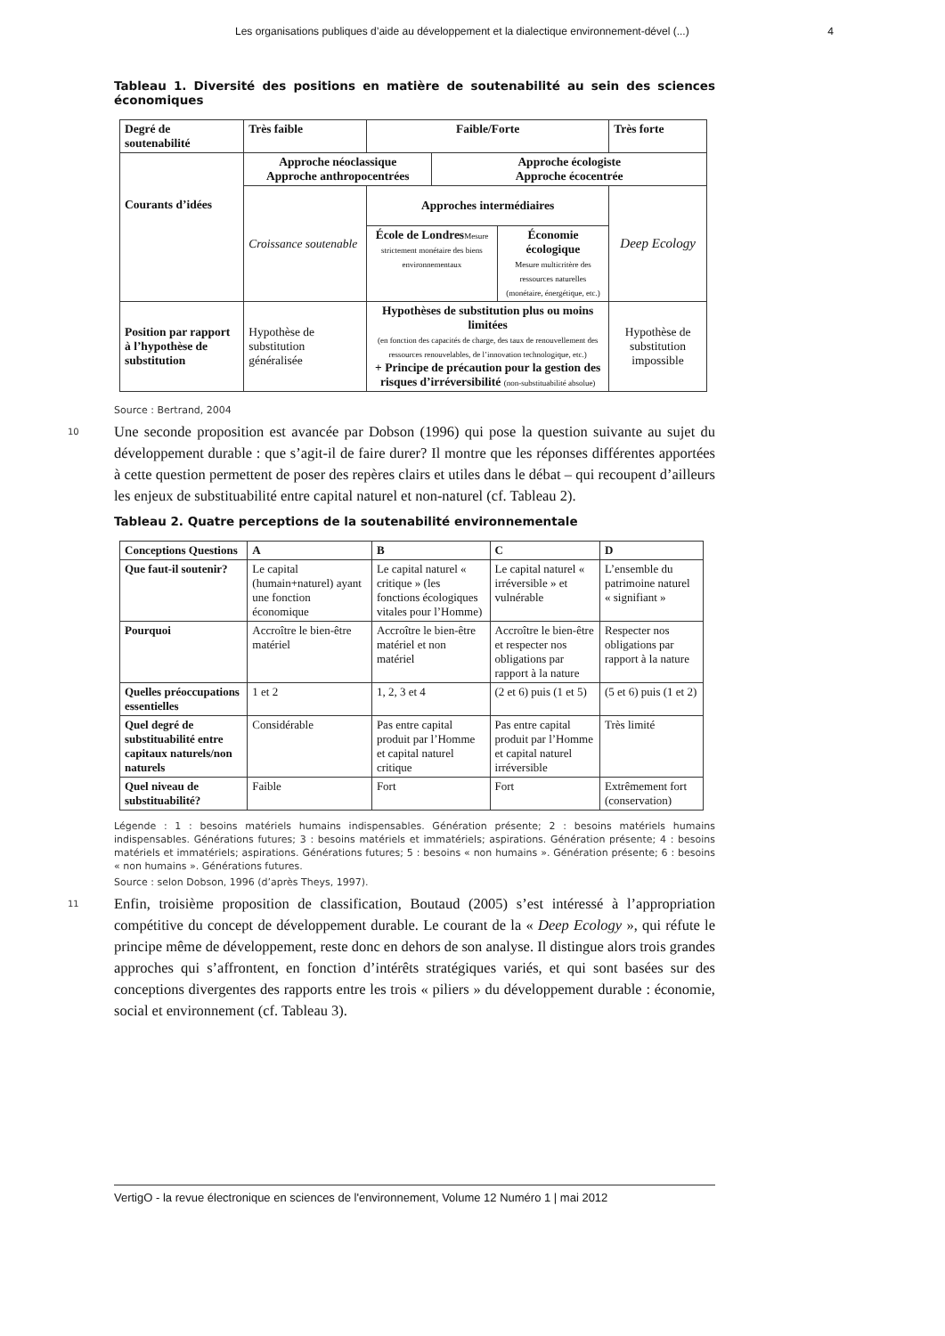Les organisations publiques d’aide au développement et la dialectique environnement-dével (...) 4
Tableau 1. Diversité des positions en matière de soutenabilité au sein des sciences économiques
| Degré de soutenabilité | Très faible | Faible/Forte | | | Très forte |
| Courants d’idées | Approche néoclassique Approche anthropocentrées | | Approche écologiste Approche écocentrée | | |
| | Croissance soutenable | Approches intermédiaires | | | Deep Ecology |
| | | École de Londres Mesure strictement monétaire des biens environnementaux | | Économie écologique Mesure multicritère des ressources naturelles (monétaire, énergétique, etc.) | |
| Position par rapport à l’hypothèse de substitution | Hypothèse de substitution généralisée | Hypothèses de substitution plus ou moins limitées (en fonction des capacités de charge, des taux de renouvellement des ressources renouvelables, de l’innovation technologique, etc.) + Principe de précaution pour la gestion des risques d’irréversibilité (non-substituabilité absolue) | | | Hypothèse de substitution impossible |
Source : Bertrand, 2004
10 Une seconde proposition est avancée par Dobson (1996) qui pose la question suivante au sujet du développement durable : que s’agit-il de faire durer? Il montre que les réponses différentes apportées à cette question permettent de poser des repères clairs et utiles dans le débat – qui recoupent d’ailleurs les enjeux de substituabilité entre capital naturel et non-naturel (cf. Tableau 2).
Tableau 2. Quatre perceptions de la soutenabilité environnementale
| Conceptions Questions | A | B | C | D |
| Que faut-il soutenir? | Le capital (humain+naturel) ayant une fonction économique | Le capital naturel « critique » (les fonctions écologiques vitales pour l’Homme) | Le capital naturel « irréversible » et vulnérable | L’ensemble du patrimoine naturel « signifiant » |
| Pourquoi | Accroître le bien-être matériel | Accroître le bien-être matériel et non matériel | Accroître le bien-être et respecter nos obligations par rapport à la nature | Respecter nos obligations par rapport à la nature |
| Quelles préoccupations essentielles | 1 et 2 | 1, 2, 3 et 4 | (2 et 6) puis (1 et 5) | (5 et 6) puis (1 et 2) |
| Quel degré de substituabilité entre capitaux naturels/non naturels | Considérable | Pas entre capital produit par l’Homme et capital naturel critique | Pas entre capital produit par l’Homme et capital naturel irréversible | Très limité |
| Quel niveau de substituabilité? | Faible | Fort | Fort | Extrêmement fort (conservation) |
Légende : 1 : besoins matériels humains indispensables. Génération présente; 2 : besoins matériels humains indispensables. Générations futures; 3 : besoins matériels et immatériels; aspirations. Génération présente; 4 : besoins matériels et immatériels; aspirations. Générations futures; 5 : besoins « non humains ». Génération présente; 6 : besoins « non humains ». Générations futures.
Source : selon Dobson, 1996 (d’après Theys, 1997).
11 Enfin, troisième proposition de classification, Boutaud (2005) s’est intéressé à l’appropriation compétitive du concept de développement durable. Le courant de la « Deep Ecology », qui réfute le principe même de développement, reste donc en dehors de son analyse. Il distingue alors trois grandes approches qui s’affrontent, en fonction d’intérêts stratégiques variés, et qui sont basées sur des conceptions divergentes des rapports entre les trois « piliers » du développement durable : économie, social et environnement (cf. Tableau 3).
VertigO - la revue électronique en sciences de l'environnement, Volume 12 Numéro 1 | mai 2012